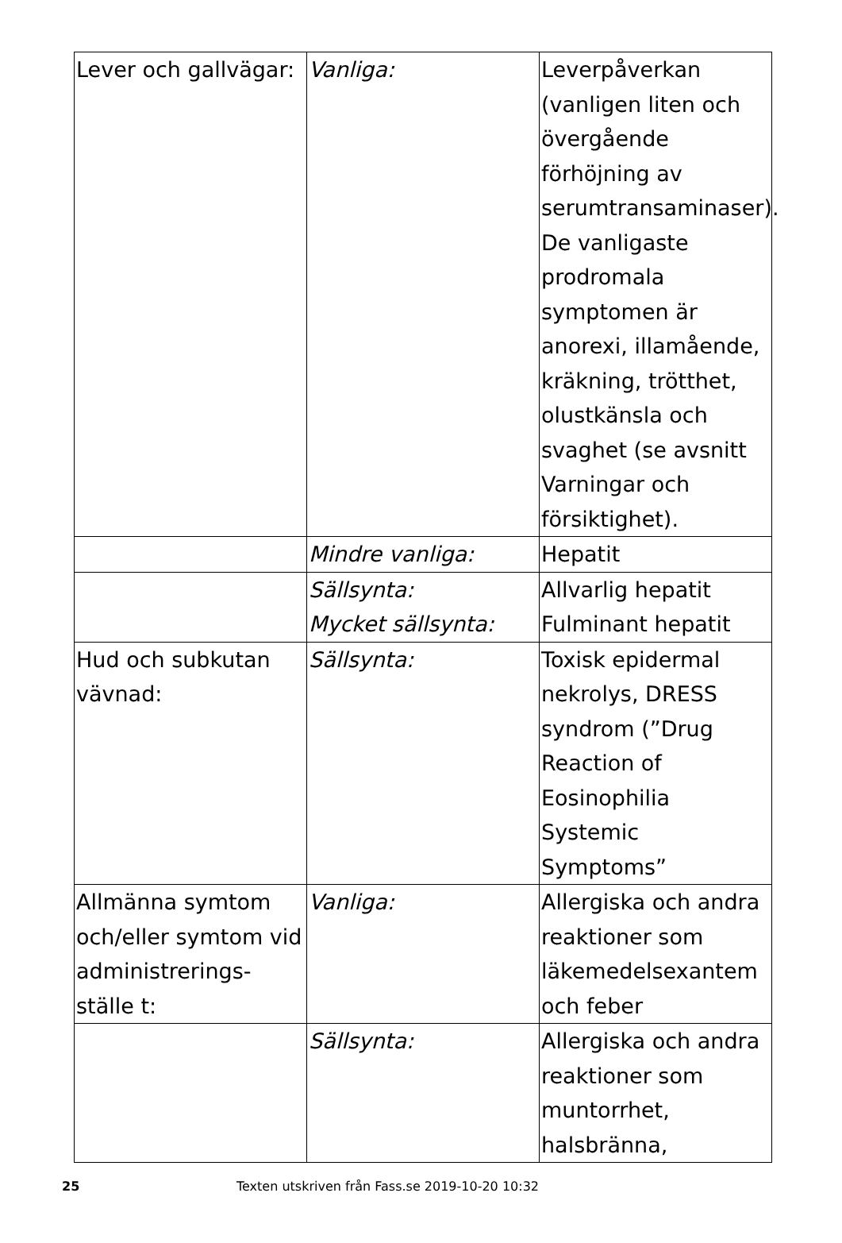| Lever och gallvägar: | Vanliga: | Leverpåverkan (vanligen liten och övergående förhöjning av serumtransaminaser). De vanligaste prodromala symptomen är anorexi, illamående, kräkning, trötthet, olustkänsla och svaghet (se avsnitt Varningar och försiktighet). |
| | Mindre vanliga: | Hepatit |
| | Sällsynta: Mycket sällsynta: | Allvarlig hepatit Fulminant hepatit |
| Hud och subkutan vävnad: | Sällsynta: | Toxisk epidermal nekrolys, DRESS syndrom (”Drug Reaction of Eosinophilia Systemic Symptoms” |
| Allmänna symtom och/eller symtom vid administrerings-ställe t: | Vanliga: | Allergiska och andra reaktioner som läkemedelsexantem och feber |
| | Sällsynta: | Allergiska och andra reaktioner som muntorrhet, halsbränna, |
25 Texten utskriven från Fass.se 2019-10-20 10:32